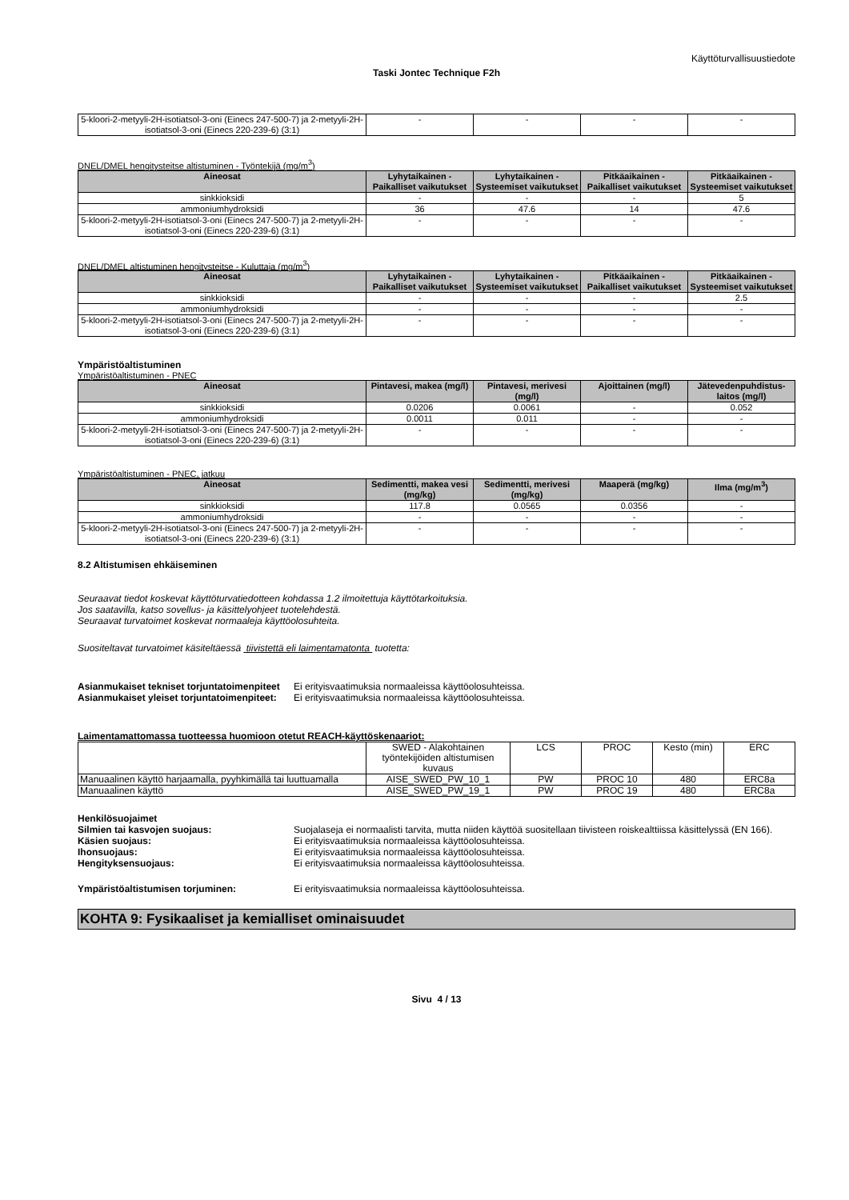Käyttöturvallisuustiedote
Taski Jontec Technique F2h
| 5-kloori-2-metyyli-2H-isotiatsol-3-oni (Einecs 247-500-7) ja 2-metyyli-2H-isotiatsol-3-oni (Einecs 220-239-6) (3:1) | - | - | - | - |
DNEL/DMEL hengitysteitse altistuminen - Työntekijä (mg/m<sup>3</sup>)
| Aineosat | Lyhytaikainen - Paikalliset vaikutukset | Lyhytaikainen - Systeemiset vaikutukset | Pitkäaikainen - Paikalliset vaikutukset | Pitkäaikainen - Systeemiset vaikutukset |
| --- | --- | --- | --- | --- |
| sinkkioksidi | - | - | - | 5 |
| ammoniumhydroksidi | 36 | 47.6 | 14 | 47.6 |
| 5-kloori-2-metyyli-2H-isotiatsol-3-oni (Einecs 247-500-7) ja 2-metyyli-2H-isotiatsol-3-oni (Einecs 220-239-6) (3:1) | - | - | - | - |
DNEL/DMEL altistuminen hengitysteitse - Kuluttaja (mg/m<sup>3</sup>)
| Aineosat | Lyhytaikainen - Paikalliset vaikutukset | Lyhytaikainen - Systeemiset vaikutukset | Pitkäaikainen - Paikalliset vaikutukset | Pitkäaikainen - Systeemiset vaikutukset |
| --- | --- | --- | --- | --- |
| sinkkioksidi | - | - | - | 2.5 |
| ammoniumhydroksidi | - | - | - | - |
| 5-kloori-2-metyyli-2H-isotiatsol-3-oni (Einecs 247-500-7) ja 2-metyyli-2H-isotiatsol-3-oni (Einecs 220-239-6) (3:1) | - | - | - | - |
Ympäristöaltistuminen
Ympäristöaltistuminen - PNEC
| Aineosat | Pintavesi, makea (mg/l) | Pintavesi, merivesi (mg/l) | Ajoittainen (mg/l) | Jätevedenpuhdistus-laitos (mg/l) |
| --- | --- | --- | --- | --- |
| sinkkioksidi | 0.0206 | 0.0061 | - | 0.052 |
| ammoniumhydroksidi | 0.0011 | 0.011 | - | - |
| 5-kloori-2-metyyli-2H-isotiatsol-3-oni (Einecs 247-500-7) ja 2-metyyli-2H-isotiatsol-3-oni (Einecs 220-239-6) (3:1) | - | - | - | - |
Ympäristöaltistuminen - PNEC, jatkuu
| Aineosat | Sedimentti, makea vesi (mg/kg) | Sedimentti, merivesi (mg/kg) | Maaperä (mg/kg) | Ilma (mg/m<sup>3</sup>) |
| --- | --- | --- | --- | --- |
| sinkkioksidi | 117.8 | 0.0565 | 0.0356 | - |
| ammoniumhydroksidi | - | - | - | - |
| 5-kloori-2-metyyli-2H-isotiatsol-3-oni (Einecs 247-500-7) ja 2-metyyli-2H-isotiatsol-3-oni (Einecs 220-239-6) (3:1) | - | - | - | - |
8.2 Altistumisen ehkäiseminen
Seuraavat tiedot koskevat käyttöturvatiedotteen kohdassa 1.2 ilmoitettuja käyttötarkoituksia.
Jos saatavilla, katso sovellus- ja käsittelyohjeet tuotelehdestä.
Seuraavat turvatoimet koskevat normaaleja käyttöolosuhteita.
Suositeltavat turvatoimet käsiteltäessä tiivistettä eli laimentamatonta tuotetta:
Asianmukaiset tekniset torjuntatoimenpiteet
Ei erityisvaatimuksia normaaleissa käyttöolosuhteissa.
Asianmukaiset yleiset torjuntatoimenpiteet:
Ei erityisvaatimuksia normaaleissa käyttöolosuhteissa.
Laimentamattomassa tuotteessa huomioon otetut REACH-käyttöskenaariot:
| | SWED - Alakohtainen työntekijöiden altistumisen kuvaus | LCS | PROC | Kesto (min) | ERC |
| Manuaalinen käyttö harjaamalla, pyyhkimällä tai luuttuamalla | AISE_SWED_PW_10_1 | PW | PROC 10 | 480 | ERC8a |
| Manuaalinen käyttö | AISE_SWED_PW_19_1 | PW | PROC 19 | 480 | ERC8a |
Henkilösuojaimet
Silmien tai kasvojen suojaus: Suojalaseja ei normaalisti tarvita, mutta niiden käyttöä suositellaan tiivisteen roiskealttiissa käsittelyssä (EN 166).
Käsien suojaus: Ei erityisvaatimuksia normaaleissa käyttöolosuhteissa.
Ihonsuojaus: Ei erityisvaatimuksia normaaleissa käyttöolosuhteissa.
Hengityksensuojaus: Ei erityisvaatimuksia normaaleissa käyttöolosuhteissa.
Ympäristöaltistumisen torjuminen: Ei erityisvaatimuksia normaaleissa käyttöolosuhteissa.
KOHTA 9: Fysikaaliset ja kemialliset ominaisuudet
Sivu 4 / 13